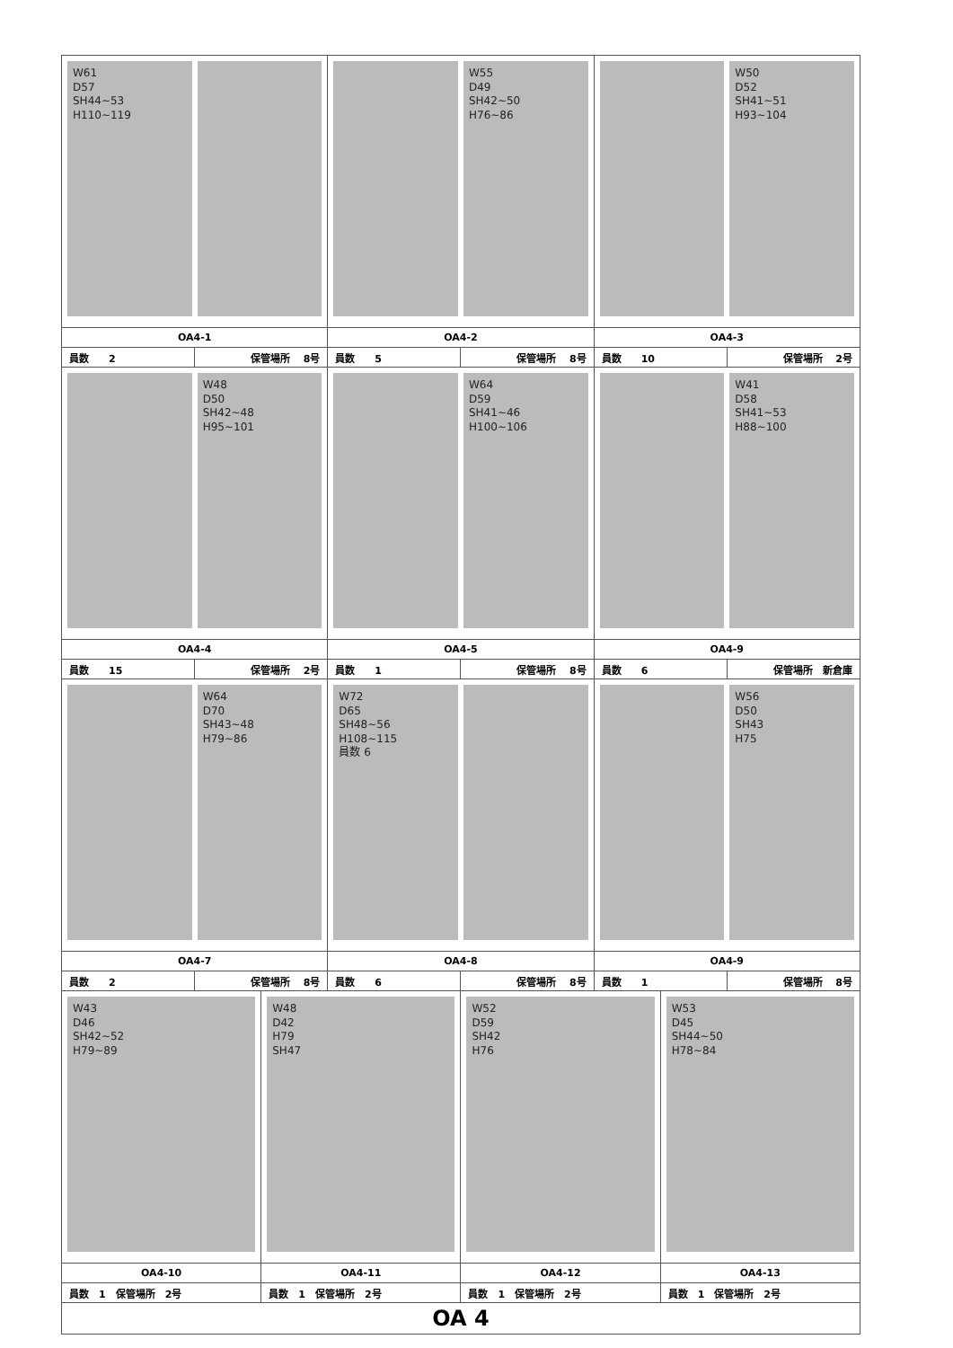| W61 D57 SH44~53 H110~119 | | | W55 D49 SH42~50 H76~86 | | W50 D52 SH41~51 H93~104 | | |
| OA4-1 | | | OA4-2 | | OA4-3 | | |
| 員数 2 | 保管場所 8号 | | 員数 5 | 保管場所 8号 | 員数 10 | | 保管場所 2号 |
| W48 D50 SH42~48 H95~101 | | | W64 D59 SH41~46 H100~106 | | W41 D58 SH41~53 H88~100 | | |
| OA4-4 | | | OA4-5 | | OA4-9 | | |
| 員数 15 | 保管場所 2号 | | 員数 1 | 保管場所 8号 | 員数 6 | | 保管場所 新倉庫 |
| W64 D70 SH43~48 H79~86 | | | W72 D65 SH48~56 H108~115 員数 6 | | W56 D50 SH43 H75 | | |
| OA4-7 | | | OA4-8 | | OA4-9 | | |
| 員数 2 | 保管場所 8号 | | 員数 6 | 保管場所 8号 | 員数 1 | | 保管場所 8号 |
| W43 D46 SH42~52 H79~89 | | W48 D42 H79 SH47 | | W52 D59 SH42 H76 | | W53 D45 SH44~50 H78~84 | |
| OA4-10 | | OA4-11 | | OA4-12 | | OA4-13 | |
| 員数 1 保管場所 2号 | | 員数 1 保管場所 2号 | | 員数 1 保管場所 2号 | | 員数 1 保管場所 2号 | |
| OA 4 | | | | | | | |